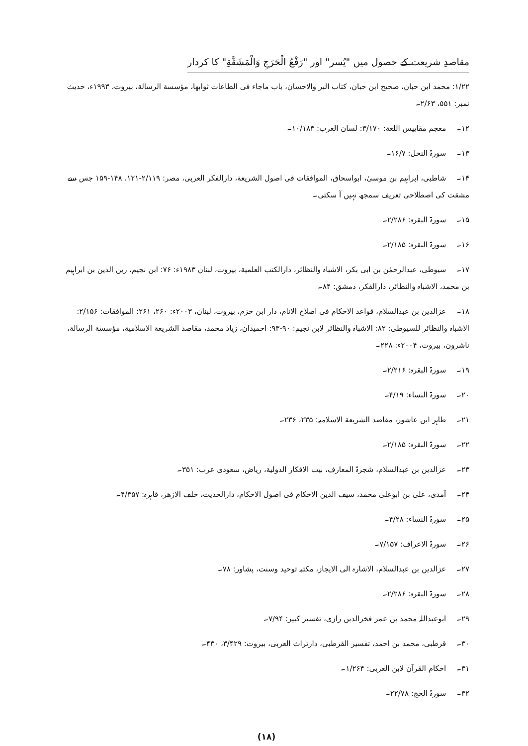مقاصدِ شریعت کے حصول میں "یُسر" اور "رَفْعُ الْحَرَجِ وَالْمَشَقَّةِ" کا کردار
۱/۲۲: محمد ابن حبان، صحیح ابن حبان، کتاب البر والاحسان، باب ماجاء فی الطاعات ثوابھا، مؤسسة الرسالة، بیروت، ۱۹۹۳ء، حدیث نمبر: ۵۵۱، ۲/۶۳۔
۱۲۔ معجم مقاییس اللغة: ۳/۱۷۰: لسان العرب: ۱۰/۱۸۳۔
۱۳۔ سورۃ النحل: ۱۶/۷۔
۱۴۔ شاطبی، ابراہیم بن موسیٰ، ابواسحاق، الموافقات فی اصول الشریعة، دارالفکر العربی، مصر: ۲/۱۱۹-۱۲۱، ۱۴۸-۱۵۹ جس سے مشقت کی اصطلاحی تعریف سمجھ نہیں آ سکتی۔
۱۵۔ سورۃ البقرہ: ۲/۲۸۶۔
۱۶۔ سورۃ البقرہ: ۲/۱۸۵۔
۱۷۔ سیوطی، عبدالرحمٰن بن ابی بکر، الاشباہ والنظائر، دارالکتب العلمیة، بیروت، لبنان ۱۹۸۳ء: ۷۶: ابن نجیم، زین الدین بن ابراہیم بن محمد، الاشباہ والنظائر، دارالفکر، دمشق: ۸۴۔
۱۸۔ عزالدین بن عبدالسلام، قواعد الاحکام فی اصلاح الانام، دار ابن حزم، بیروت، لبنان، ۲۰۰۳ء: ۲۶۰، ۲۶۱: الموافقات: ۲/۱۵۶: الاشباہ والنظائر للسیوطی: ۸۲: الاشباہ والنظائر لابن نجیم: ۹۰-۹۳: احمیدان، زیاد محمد، مقاصد الشریعة الاسلامیة، مؤسسة الرسالة، ناشرون، بیروت، ۲۰۰۴ء: ۲۲۸۔
۱۹۔ سورۃ البقرہ: ۲/۲۱۶۔
۲۰۔ سورۃ النساء: ۴/۱۹۔
۲۱۔ طاہر ابن عاشور، مقاصد الشریعة الاسلامیہ: ۲۳۵، ۲۳۶۔
۲۲۔ سورۃ البقرہ: ۲/۱۸۵۔
۲۳۔ عزالدین بن عبدالسلام، شجرۃ المعارف، بیت الافکار الدولیة، ریاض، سعودی عرب: ۳۵۱۔
۲۴۔ آمدی، علی بن ابوعلی محمد، سیف الدین الاحکام فی اصول الاحکام، دارالحدیث، خلف الازھر، قاہرہ: ۴/۳۵۷۔
۲۵۔ سورۃ النساء: ۴/۲۸۔
۲۶۔ سورۃ الاعراف: ۷/۱۵۷۔
۲۷۔ عزالدین بن عبدالسلام، الاشارہ الی الایجاز، مکتبہ توحید وسنت، پشاور: ۷۸۔
۲۸۔ سورۃ البقرہ: ۲/۲۸۶۔
۲۹۔ ابوعبداللہ محمد بن عمر فخرالدین رازی، تفسیر کبیر: ۷/۹۴۔
۳۰۔ قرطبی، محمد بن احمد، تفسیر القرطبی، دارتراث العربی، بیروت: ۳/۴۲۹، ۴۳۰۔
۳۱۔ احکام القرآن لابن العربی: ۱/۲۶۴۔
۳۲۔ سورۃ الحج: ۲۲/۷۸۔
(۱۸)